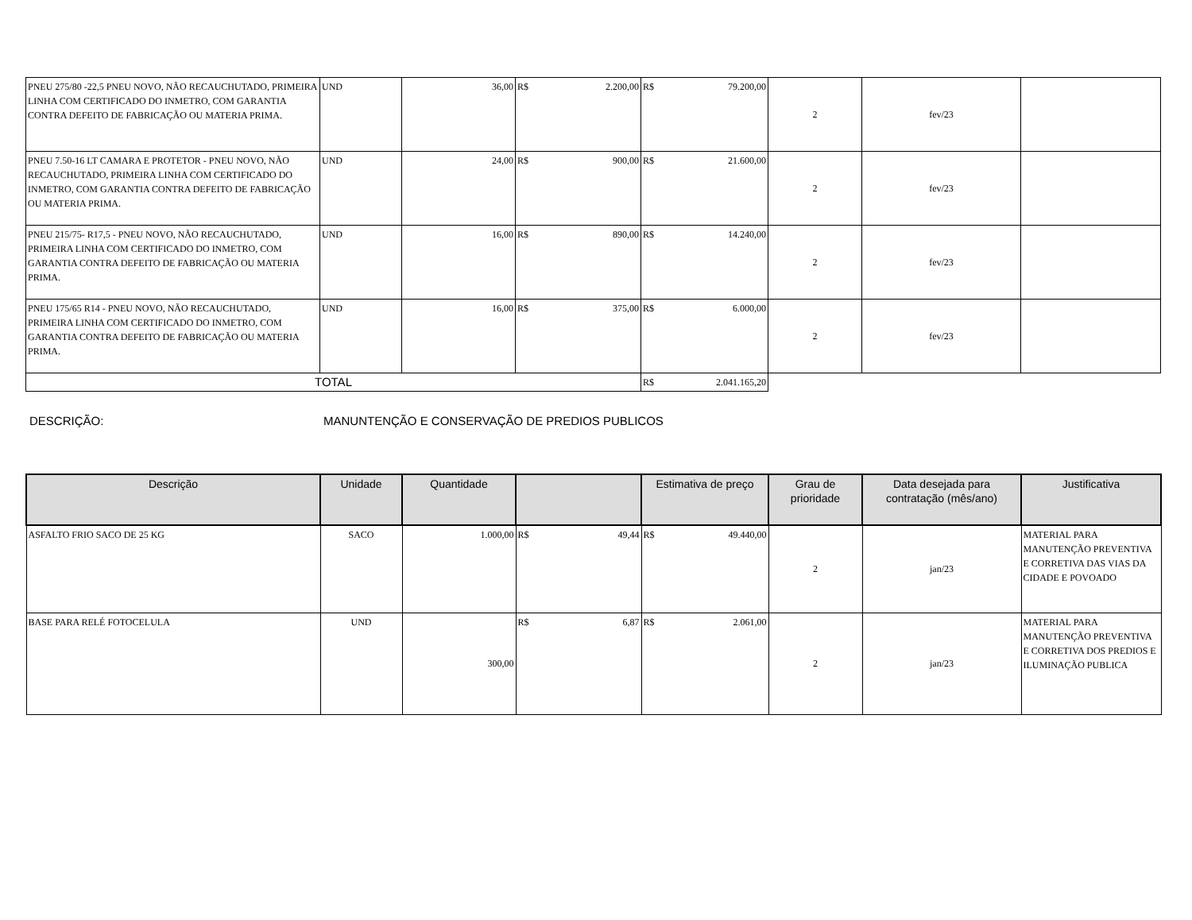| PNEU 275/80 -22,5 PNEU NOVO, NÃO RECAUCHUTADO, PRIMEIRA LINHA COM CERTIFICADO DO INMETRO, COM GARANTIA CONTRA DEFEITO DE FABRICAÇÃO OU MATERIA PRIMA. | UND | 36,00 | R$ 2.200,00 | R$ 79.200,00 | 2 | fev/23 | |
| PNEU 7.50-16 LT CAMARA E PROTETOR - PNEU NOVO, NÃO RECAUCHUTADO, PRIMEIRA LINHA COM CERTIFICADO DO INMETRO, COM GARANTIA CONTRA DEFEITO DE FABRICAÇÃO OU MATERIA PRIMA. | UND | 24,00 | R$ 900,00 | R$ 21.600,00 | 2 | fev/23 | |
| PNEU 215/75- R17,5 - PNEU NOVO, NÃO RECAUCHUTADO, PRIMEIRA LINHA COM CERTIFICADO DO INMETRO, COM GARANTIA CONTRA DEFEITO DE FABRICAÇÃO OU MATERIA PRIMA. | UND | 16,00 | R$ 890,00 | R$ 14.240,00 | 2 | fev/23 | |
| PNEU 175/65 R14 - PNEU NOVO, NÃO RECAUCHUTADO, PRIMEIRA LINHA COM CERTIFICADO DO INMETRO, COM GARANTIA CONTRA DEFEITO DE FABRICAÇÃO OU MATERIA PRIMA. | UND | 16,00 | R$ 375,00 | R$ 6.000,00 | 2 | fev/23 | |
| TOTAL | | | | R$ 2.041.165,20 | | | |
DESCRIÇÃO: MANUNTENÇÃO E CONSERVAÇÃO DE PREDIOS PUBLICOS
| Descrição | Unidade | Quantidade | | Estimativa de preço | Grau de prioridade | Data desejada para contratação (mês/ano) | Justificativa |
| --- | --- | --- | --- | --- | --- | --- | --- |
| ASFALTO FRIO SACO DE 25 KG | SACO | 1.000,00 | R$ 49,44 | R$ 49.440,00 | 2 | jan/23 | MATERIAL PARA MANUTENÇÃO PREVENTIVA E CORRETIVA DAS VIAS DA CIDADE E POVOADO |
| BASE PARA RELÉ FOTOCELULA | UND | 300,00 | R$ 6,87 | R$ 2.061,00 | 2 | jan/23 | MATERIAL PARA MANUTENÇÃO PREVENTIVA E CORRETIVA DOS PREDIOS E ILUMINAÇÃO PUBLICA |